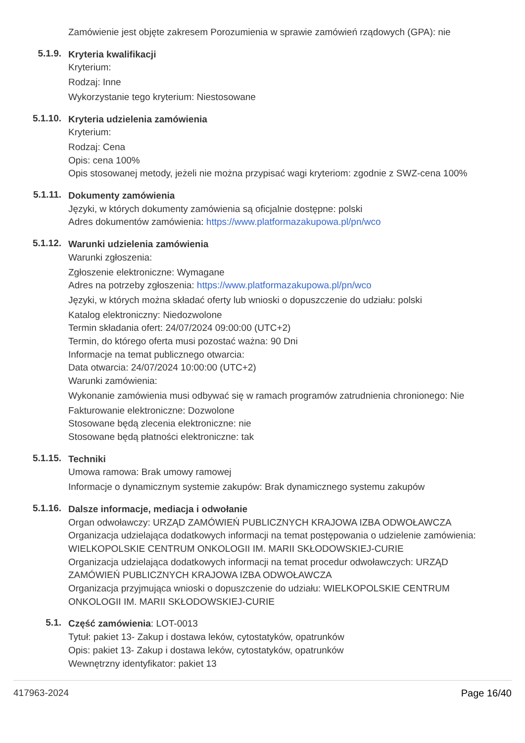Zamówienie jest objęte zakresem Porozumienia w sprawie zamówień rządowych (GPA): nie
5.1.9.
Kryteria kwalifikacji
Kryterium:
Rodzaj: Inne
Wykorzystanie tego kryterium: Niestosowane
5.1.10.
Kryteria udzielenia zamówienia
Kryterium:
Rodzaj: Cena
Opis: cena 100%
Opis stosowanej metody, jeżeli nie można przypisać wagi kryteriom: zgodnie z SWZ-cena 100%
5.1.11.
Dokumenty zamówienia
Języki, w których dokumenty zamówienia są oficjalnie dostępne: polski
Adres dokumentów zamówienia: https://www.platformazakupowa.pl/pn/wco
5.1.12.
Warunki udzielenia zamówienia
Warunki zgłoszenia:
Zgłoszenie elektroniczne: Wymagane
Adres na potrzeby zgłoszenia: https://www.platformazakupowa.pl/pn/wco
Języki, w których można składać oferty lub wnioski o dopuszczenie do udziału: polski
Katalog elektroniczny: Niedozwolone
Termin składania ofert: 24/07/2024 09:00:00 (UTC+2)
Termin, do którego oferta musi pozostać ważna: 90 Dni
Informacje na temat publicznego otwarcia:
Data otwarcia: 24/07/2024 10:00:00 (UTC+2)
Warunki zamówienia:
Wykonanie zamówienia musi odbywać się w ramach programów zatrudnienia chronionego: Nie
Fakturowanie elektroniczne: Dozwolone
Stosowane będą zlecenia elektroniczne: nie
Stosowane będą płatności elektroniczne: tak
5.1.15.
Techniki
Umowa ramowa: Brak umowy ramowej
Informacje o dynamicznym systemie zakupów: Brak dynamicznego systemu zakupów
5.1.16.
Dalsze informacje, mediacja i odwołanie
Organ odwoławczy: URZĄD ZAMÓWIEŃ PUBLICZNYCH KRAJOWA IZBA ODWOŁAWCZA
Organizacja udzielająca dodatkowych informacji na temat postępowania o udzielenie zamówienia: WIELKOPOLSKIE CENTRUM ONKOLOGII IM. MARII SKŁODOWSKIEJ-CURIE
Organizacja udzielająca dodatkowych informacji na temat procedur odwoławczych: URZĄD ZAMÓWIEŃ PUBLICZNYCH KRAJOWA IZBA ODWOŁAWCZA
Organizacja przyjmująca wnioski o dopuszczenie do udziału: WIELKOPOLSKIE CENTRUM ONKOLOGII IM. MARII SKŁODOWSKIEJ-CURIE
5.1.
Część zamówienia: LOT-0013
Tytuł: pakiet 13- Zakup i dostawa leków, cytostatyków, opatrunków
Opis: pakiet 13- Zakup i dostawa leków, cytostatyków, opatrunków
Wewnętrzny identyfikator: pakiet 13
417963-2024 Page 16/40